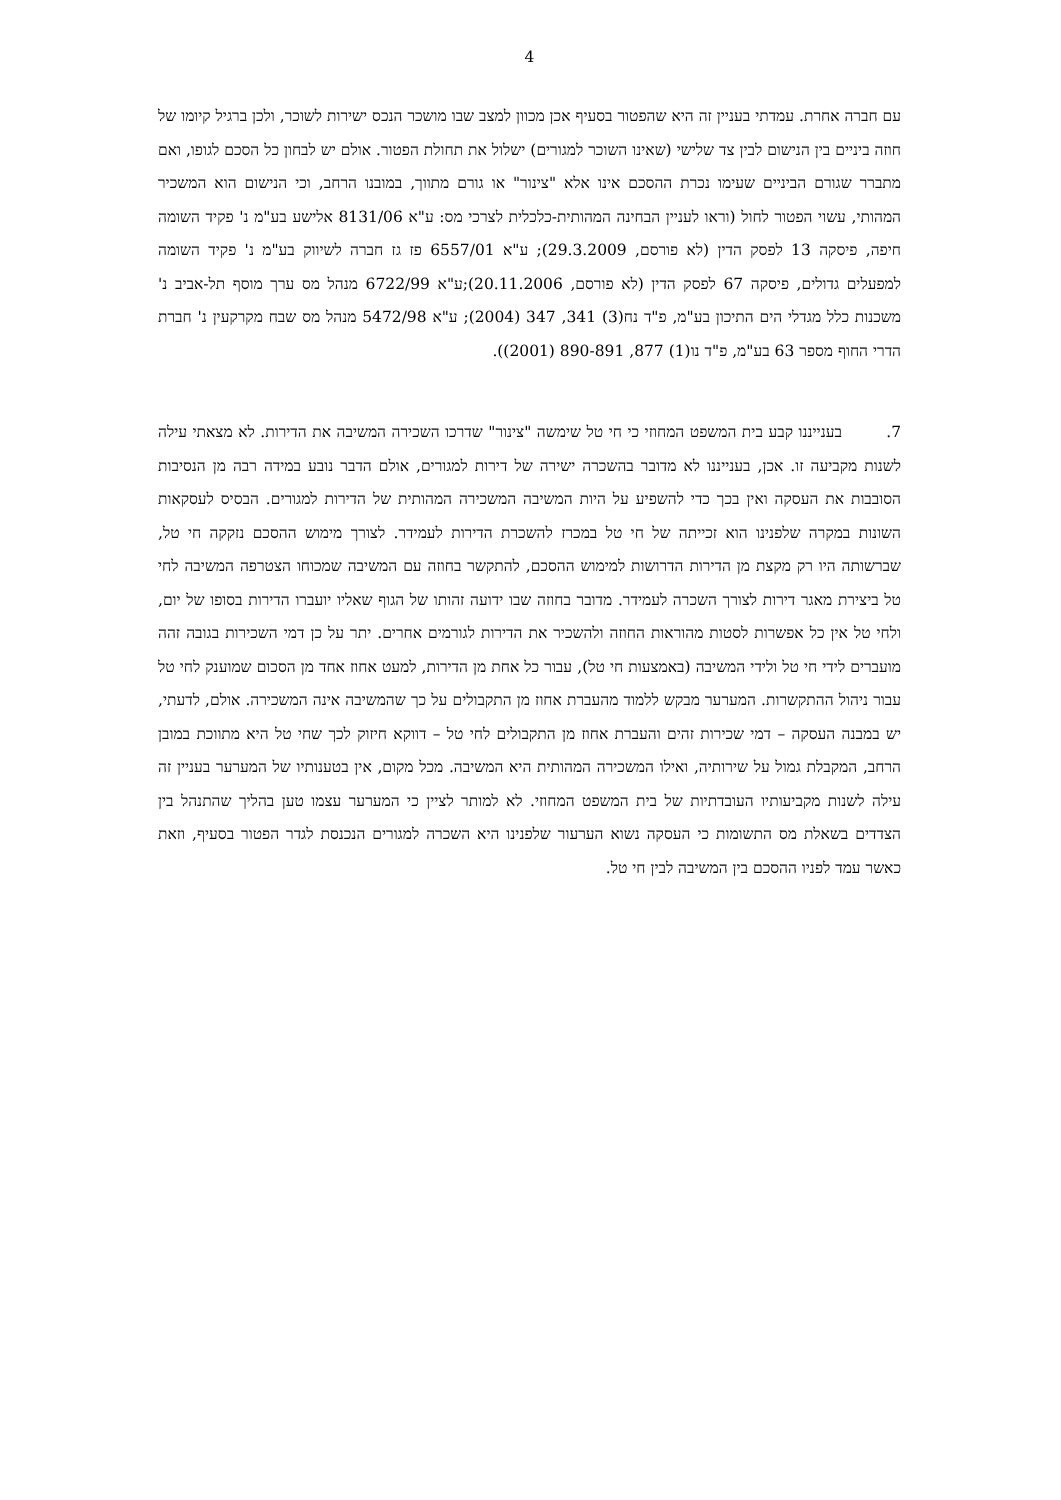4
עם חברה אחרת. עמדתי בעניין זה היא שהפטור בסעיף אכן מכוון למצב שבו מושכר הנכס ישירות לשוכר, ולכן ברגיל קיומו של חוזה ביניים בין הנישום לבין צד שלישי (שאינו השוכר למגורים) ישלול את תחולת הפטור. אולם יש לבחון כל הסכם לגופו, ואם מתברר שגורם הביניים שעימו נכרת ההסכם אינו אלא "צינור" או גורם מתווך, במובנו הרחב, וכי הנישום הוא המשכיר המהותי, עשוי הפטור לחול (וראו לעניין הבחינה המהותית-כלכלית לצרכי מס: ע"א 8131/06 אלישע בע"מ נ' פקיד השומה חיפה, פיסקה 13 לפסק הדין (לא פורסם, 29.3.2009); ע"א 6557/01 פז גז חברה לשיווק בע"מ נ' פקיד השומה למפעלים גדולים, פיסקה 67 לפסק הדין (לא פורסם, 20.11.2006);ע"א 6722/99 מנהל מס ערך מוסף תל-אביב נ' משכנות כלל מגדלי הים התיכון בע"מ, פ"ד נח(3) 341, 347 (2004); ע"א 5472/98 מנהל מס שבח מקרקעין נ' חברת הדרי החוף מספר 63 בע"מ, פ"ד נו(1) 877, 890-891 (2001)).
7. בענייננו קבע בית המשפט המחוזי כי חי טל שימשה "צינור" שדרכו השכירה המשיבה את הדירות. לא מצאתי עילה לשנות מקביעה זו. אכן, בענייננו לא מדובר בהשכרה ישירה של דירות למגורים, אולם הדבר נובע במידה רבה מן הנסיבות הסובבות את העסקה ואין בכך כדי להשפיע על היות המשיבה המשכירה המהותית של הדירות למגורים. הבסיס לעסקאות השונות במקרה שלפנינו הוא זכייתה של חי טל במכרז להשכרת הדירות לעמידר. לצורך מימוש ההסכם נזקקה חי טל, שברשותה היו רק מקצת מן הדירות הדרושות למימוש ההסכם, להתקשר בחוזה עם המשיבה שמכוחו הצטרפה המשיבה לחי טל ביצירת מאגר דירות לצורך השכרה לעמידר. מדובר בחוזה שבו ידועה זהותו של הגוף שאליו יועברו הדירות בסופו של יום, ולחי טל אין כל אפשרות לסטות מהוראות החוזה ולהשכיר את הדירות לגורמים אחרים. יתר על כן דמי השכירות בגובה זהה מועברים לידי חי טל ולידי המשיבה (באמצעות חי טל), עבור כל אחת מן הדירות, למעט אחוז אחד מן הסכום שמוענק לחי טל עבור ניהול ההתקשרות. המערער מבקש ללמוד מהעברת אחוז מן התקבולים על כך שהמשיבה אינה המשכירה. אולם, לדעתי, יש במבנה העסקה – דמי שכירות זהים והעברת אחוז מן התקבולים לחי טל – דווקא חיזוק לכך שחי טל היא מתווכת במובן הרחב, המקבלת גמול על שירותיה, ואילו המשכירה המהותית היא המשיבה. מכל מקום, אין בטענותיו של המערער בעניין זה עילה לשנות מקביעותיו העובדתיות של בית המשפט המחוזי. לא למותר לציין כי המערער עצמו טען בהליך שהתנהל בין הצדדים בשאלת מס התשומות כי העסקה נשוא הערעור שלפנינו היא השכרה למגורים הנכנסת לגדר הפטור בסעיף, וזאת כאשר עמד לפניו ההסכם בין המשיבה לבין חי טל.